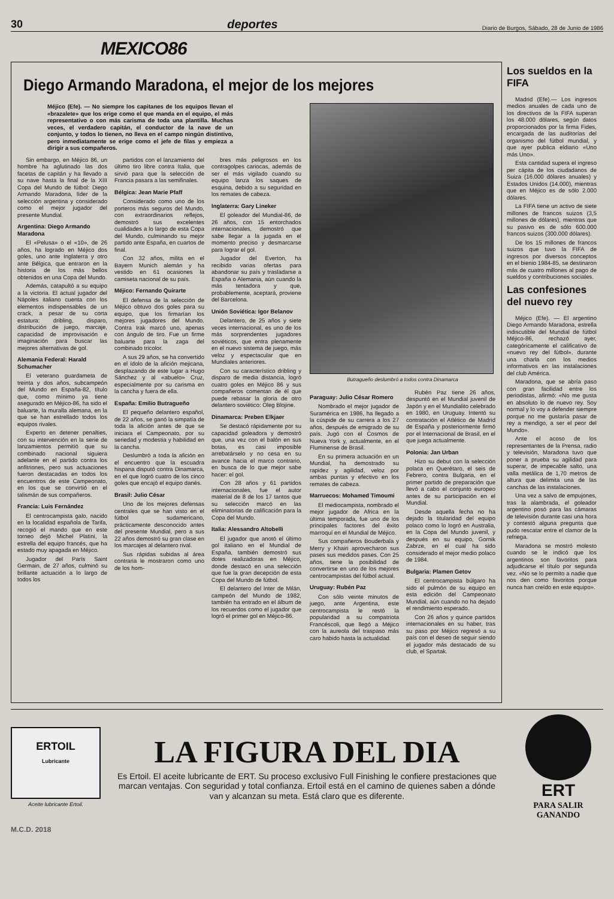30 deportes Diario de Burgos, Sábado, 28 de Junio de 1986
MEXICO86
Diego Armando Maradona, el mejor de los mejores
Méjico (Efe). — No siempre los capitanes de los equipos llevan el «brazalete» que los erige como el que manda en el equipo, el más representativo o con más carisma de toda una plantilla. Muchas veces, el verdadero capitán, el conductor de la nave de un conjunto, y todos lo tienen, no lleva en el campo ningún distintivo, pero inmediatamente se erige como el jefe de filas y empieza a dirigir a sus compañeros.
Sin embargo, en Méjico 86, un hombre ha aglutinado las dos facetas de capitán y ha llevado a su nave hasta la final de la XIII Copa del Mundo de fútbol: Diego Armando Maradona, líder de la selección argentina y considerado como el mejor jugador del presente Mundial.
Argentina: Diego Armando Maradona
El «Pelusa» o el «10», de 26 años, ha logrado en Méjico dos goles, uno ante Inglaterra y otro ante Bélgica, que entraron en la historia de los más bellos obtenidos en una Copa del Mundo.
Además, catapultó a su equipo a la victoria. El actual jugador del Nápoles italiano cuenta con los elementos indispensables de un crack, a pesar de su corta estatura: dribling, disparo, distribución de juego, marcaje, capacidad de improvisación e imaginación para buscar las mejores alternativas de gol.
Alemania Federal: Harald Schumacher
El veterano guardameta de treinta y dos años, subcampeón del Mundo en España-82, título que, como mínimo ya tiene asegurado en Méjico-86, ha sido el baluarte, la muralla alemana, en la que se han estrellado todos los equipos rivales.
Experto en detener penalties, con su intervención en la serie de lanzamientos permitió que su combinado nacional siguiera adelante en el partido contra los anfitriones, pero sus actuaciones fueron destacadas en todos los encuentros de este Campeonato, en los que se convirtió en el talismán de sus compañeros.
Francia: Luis Fernández
El centrocampista galo, nacido en la localidad española de Tarifa, recogió el mando que en este torneo dejó Michel Platini, la estrella del equipo francés, que ha estado muy apagada en Méjico.
Jugador del París Saint Germain, de 27 años, culminó su brillante actuación a lo largo de todos los
partidos con el lanzamiento del último tiro libre contra Italia, que sirvió para que la selección de Francia pasara a las semifinales.
Bélgica: Jean Marie Pfaff
Considerado como uno de los porteros más seguros del Mundo, con extraordinarios reflejos, demostró sus excelentes cualidades a lo largo de esta Copa del Mundo, culminando su mejor partido ante España, en cuartos de final.
Con 32 años, milita en el Bayern Munich alemán y ha vestido en 61 ocasiones la camiseta nacional de su país.
Méjico: Fernando Quirarte
El defensa de la selección de Méjico obtuvo dos goles para su equipo, que los firmarían los mejores jugadores del Mundo. Contra Irak marcó uno, apenas con ángulo de tiro. Fue un firme baluarte para la zaga del combinado tricolor.
A sus 29 años, se ha convertido en el ídolo de la afición mejicana, desplazando de este lugar a Hugo Sánchez y al «abuelo» Cruz, especialmente por su carisma en la cancha y fuera de ella.
España: Emilio Butragueño
El pequeño delantero español, de 22 años, se ganó la simpatía de toda la afición antes de que se iniciara el Campeonato, por su seriedad y modestia y habilidad en la cancha.
Deslumbró a toda la afición en el encuentro que la escuadra hispana disputó contra Dinamarca, en el que logró cuatro de los cinco goles que encajó el equipo danés.
Brasil: Julio César
Uno de los mejores defensas centrales que se han visto en el fútbol sudamericano, prácticamente desconocido antes del presente Mundial, pero a sus 22 años demostró su gran clase en los marcajes al delantero rival.
Sus rápidas subidas al área contraria le mostraron como uno de los hom-
bres más peligrosos en los contragolpes cariocas, además de ser el más vigilado cuando su equipo lanza los saques de esquina, debido a su seguridad en los remates de cabeza.
Inglaterra: Gary Lineker
El goleador del Mundial-86, de 26 años, con 15 entorchados internacionales, demostró que sabe llegar a la jugada en el momento preciso y desmarcarse para lograr el gol.
Jugador del Everton, ha recibido varias ofertas para abandonar su país y trasladarse a España o Alemania, aún cuando la más tentadora y que, probablemente, aceptará, proviene del Barcelona.
Unión Soviética: Igor Belanov
Delantero, de 25 años y siete veces internacional, es uno de los más sorprendentes jugadores soviéticos, que entra plenamente en el nuevo sistema de juego, más veloz y espectacular que en Mundiales anteriores.
Con su característico dribling y disparo de media distancia, logró cuatro goles en Méjico 86 y sus compañeros comentan de él que puede rebasar la gloria de otro delantero soviético: Oleg Blojine.
Dinamarca: Preben Elkjaer
Se destacó rápidamente por su capacidad goleadora y demostró que, una vez con el balón en sus botas, es casi imposible arrebatárselo y no cesa en su avance hacia el marco contrario, en busca de lo que mejor sabe hacer: el gol.
Con 28 años y 61 partidos internacionales, fue el autor material de 8 de los 17 tantos que su selección marcó en las eliminatorias de calificación para la Copa del Mundo.
Italia: Alessandro Altobelli
El jugador que anotó el último gol italiano en el Mundial de España, también demostró sus dotes realizadoras en Méjico, donde destacó en una selección que fue la gran decepción de esta Copa del Mundo de fútbol.
El delantero del Inter de Milán, campeón del Mundo de 1982, también ha entrado en el álbum de los recuerdos como el jugador que logró el primer gol en Méjico-86.
Butragueño deslumbró a todos contra Dinamarca
Paraguay: Julio César Romero
Nombrado el mejor jugador de Suramérica en 1986, ha llegado a la cúspide de su carrera a los 27 años, después de emigrado de su país. Jugó con el Cosmos de Nueva York y, actualmente, en el Fluminense de Brasil.
En su primera actuación en un Mundial, ha demostrado su rapidez y agilidad, veloz por ambas puntas y efectivo en los remates de cabeza.
Marruecos: Mohamed Timoumi
El mediocampista, nombrado el mejor jugador de Africa en la última temporada, fue uno de los principales factores del éxito marroquí en el Mundial de Méjico.
Sus compañeros Bouderbala y Merry y Khairi aprovecharon sus pases sus medidos pases. Con 25 años, tiene la posibilidad de convertirse en uno de los mejores centrocampistas del fútbol actual.
Uruguay: Rubén Paz
Con sólo veinte minutos de juego, ante Argentina, este centrocampista le restó la popularidad a su compatriota Francéscoli, que llegó a Méjico con la aureola del traspaso más caro habido hasta la actualidad.
Rubén Paz tiene 26 años, despuntó en el Mundial juvenil de Japón y en el Mundialito celebrado en 1980, en Uruguay. Intentó su contratación el Atlético de Madrid de España y posteriormente firmó por el Internacional de Brasil, en el que juega actualmente.
Polonia: Jan Urban
Hizo su debut con la selección polaca en Querétaro, el seis de Febrero, contra Bulgaria, en el primer partido de preparación que llevó a cabo el conjunto europeo antes de su participación en el Mundial.
Desde aquella fecha no ha dejado la titularidad del equipo polaco como lo logró en Australia, en la Copa del Mundo juvenil, y después en su equipo, Gornik Zabrze, en el cual ha sido considerado el mejor medio polaco de 1984.
Bulgaria: Plamen Getov
El centrocampista búlgaro ha sido el pulmón de su equipo en esta edición del Campeonato Mundial, aún cuando no ha dejado el rendimiento esperado.
Con 26 años y quince partidos internacionales en su haber, tras su paso por Méjico regresó a su país con el deseo de seguir siendo el jugador más destacado de su club, el Spartak.
Los sueldos en la FIFA
Madrid (Efe).— Los ingresos medios anuales de cada uno de los directivos de la FIFA superan los 48.000 dólares, según datos proporcionados por la firma Fides, encargada de las auditorías del organismo del fútbol mundial, y que ayer publica eldiario «Uno más Uno».
Esta cantidad supera el ingreso per cápita de los ciudadanos de Suiza (16.000 dólares anuales) y Estados Unidos (14.000), mientras que en Méjico es de sólo 2.000 dólares.
La FIFA tiene un activo de siete millones de francos suizos (3,5 millones de dólares), mientras que su pasivo es de sólo 600.000 francos suizos (300.000 dólares).
De los 15 millones de francos suizos que tuvo la FIFA de ingresos por diversos conceptos en el bienio 1984-85, se destinaron más de cuatro millones al pago de sueldos y contribuciones sociales.
Las confesiones del nuevo rey
Méjico (Efe). — El argentino Diego Armando Maradona, estrella indiscutible del Mundial de fútbol Méjico-86, rechazó ayer, categóricamente el calificativo de «nuevo rey del fútbol», durante una charla con los medios informativos en las instalaciones del club América.
Maradona, que se abría paso con gran facilidad entre los periodistas, afirmó: «No me gusta en absoluto lo de nuevo rey. Soy normal y lo voy a defender siempre porque no me gustaría pasar de rey a mendigo, a ser el peor del Mundo».
Ante el acoso de los representantes de la Prensa, radio y televisión, Maradona tuvo que poner a prueba su agilidad para superar, de impecable salto, una valla metálica de 1,70 metros de altura que delimita una de las canchas de las instalaciones.
Una vez a salvo de empujones, tras la alambrada, el goleador argentino posó para las cámaras de televisión durante casi una hora y contestó alguna pregunta que pudo rescatar entre el clamor de la refriega.
Maradona se mostró molesto cuando se le indicó que los argentinos son favoritos para adjudicarse el título por segunda vez. «No se lo permito a nadie que nos den como favoritos porque nunca han creído en este equipo».
ERTOIL
Lubricante
Aceite lubricante Ertoil.
LA FIGURA DEL DIA
Es Ertoil. El aceite lubricante de ERT. Su proceso exclusivo Full Finishing le confiere prestaciones que marcan ventajas. Con seguridad y total confianza. Ertoil está en el camino de quienes saben a dónde van y alcanzan su meta. Está claro que es diferente.
ERT
PARA SALIR GANANDO
M.C.D. 2018